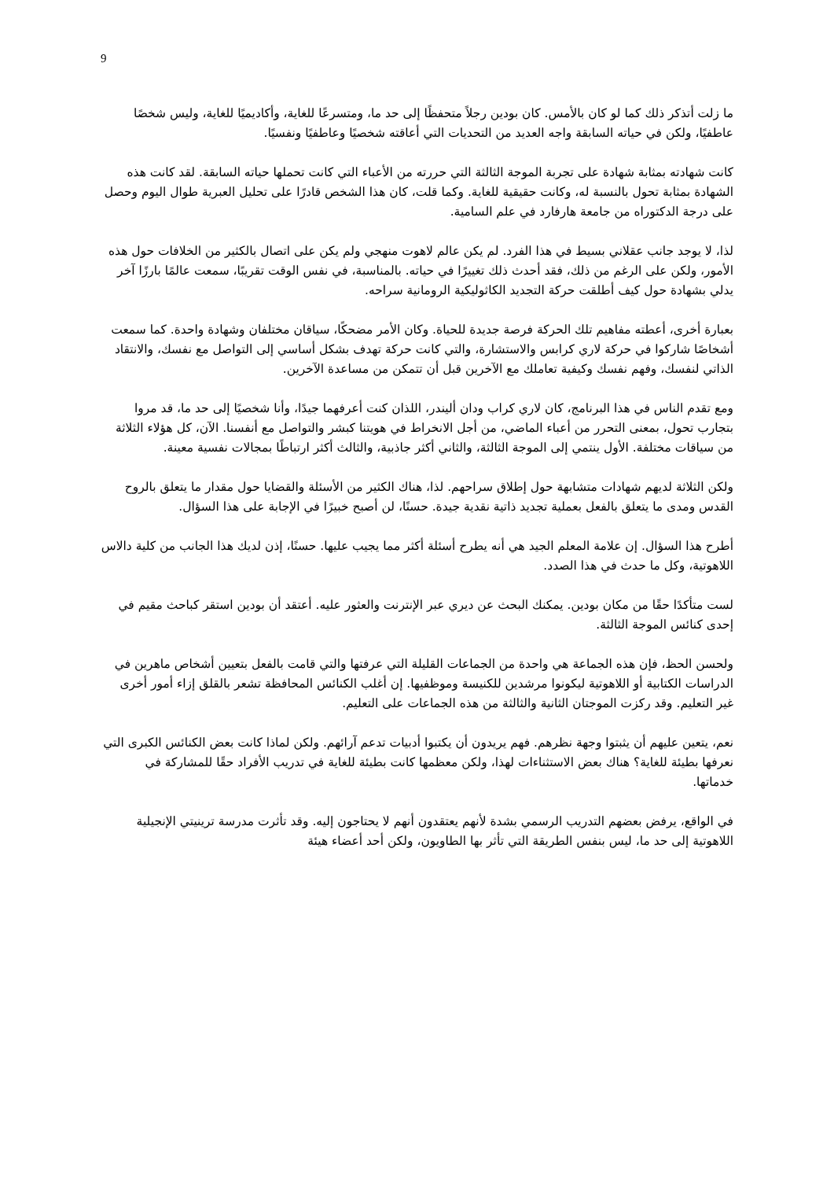9
ما زلت أتذكر ذلك كما لو كان بالأمس. كان بودين رجلاً متحفظًا إلى حد ما، ومتسرعًا للغاية، وأكاديميًا للغاية، وليس شخصًا عاطفيًا، ولكن في حياته السابقة واجه العديد من التحديات التي أعاقته شخصيًا وعاطفيًا ونفسيًا.
كانت شهادته بمثابة شهادة على تجربة الموجة الثالثة التي حررته من الأعباء التي كانت تحملها حياته السابقة. لقد كانت هذه الشهادة بمثابة تحول بالنسبة له، وكانت حقيقية للغاية. وكما قلت، كان هذا الشخص قادرًا على تحليل العبرية طوال اليوم وحصل على درجة الدكتوراه من جامعة هارفارد في علم السامية.
لذا، لا يوجد جانب عقلاني بسيط في هذا الفرد. لم يكن عالم لاهوت منهجي ولم يكن على اتصال بالكثير من الخلافات حول هذه الأمور، ولكن على الرغم من ذلك، فقد أحدث ذلك تغييرًا في حياته. بالمناسبة، في نفس الوقت تقريبًا، سمعت عالمًا بارزًا آخر يدلي بشهادة حول كيف أطلقت حركة التجديد الكاثوليكية الرومانية سراحه.
بعبارة أخرى، أعطته مفاهيم تلك الحركة فرصة جديدة للحياة. وكان الأمر مضحكًا، سياقان مختلفان وشهادة واحدة. كما سمعت أشخاصًا شاركوا في حركة لاري كرابس والاستشارة، والتي كانت حركة تهدف بشكل أساسي إلى التواصل مع نفسك، والانتقاد الذاتي لنفسك، وفهم نفسك وكيفية تعاملك مع الآخرين قبل أن تتمكن من مساعدة الآخرين.
ومع تقدم الناس في هذا البرنامج، كان لاري كراب ودان أليندر، اللذان كنت أعرفهما جيدًا، وأنا شخصيًا إلى حد ما، قد مروا بتجارب تحول، بمعنى التحرر من أعباء الماضي، من أجل الانخراط في هويتنا كبشر والتواصل مع أنفسنا. الآن، كل هؤلاء الثلاثة من سياقات مختلفة. الأول ينتمي إلى الموجة الثالثة، والثاني أكثر جاذبية، والثالث أكثر ارتباطًا بمجالات نفسية معينة.
ولكن الثلاثة لديهم شهادات متشابهة حول إطلاق سراحهم. لذا، هناك الكثير من الأسئلة والقضايا حول مقدار ما يتعلق بالروح القدس ومدى ما يتعلق بالفعل بعملية تجديد ذاتية نقدية جيدة. حسنًا، لن أصبح خبيرًا في الإجابة على هذا السؤال.
أطرح هذا السؤال. إن علامة المعلم الجيد هي أنه يطرح أسئلة أكثر مما يجيب عليها. حسنًا، إذن لديك هذا الجانب من كلية دالاس اللاهوتية، وكل ما حدث في هذا الصدد.
لست متأكدًا حقًا من مكان بودين. يمكنك البحث عن ديري عبر الإنترنت والعثور عليه. أعتقد أن بودين استقر كباحث مقيم في إحدى كنائس الموجة الثالثة.
ولحسن الحظ، فإن هذه الجماعة هي واحدة من الجماعات القليلة التي عرفتها والتي قامت بالفعل بتعيين أشخاص ماهرين في الدراسات الكتابية أو اللاهوتية ليكونوا مرشدين للكنيسة وموظفيها. إن أغلب الكنائس المحافظة تشعر بالقلق إزاء أمور أخرى غير التعليم. وقد ركزت الموجتان الثانية والثالثة من هذه الجماعات على التعليم.
نعم، يتعين عليهم أن يثبتوا وجهة نظرهم. فهم يريدون أن يكتبوا أدبيات تدعم آرائهم. ولكن لماذا كانت بعض الكنائس الكبرى التي نعرفها بطيئة للغاية؟ هناك بعض الاستثناءات لهذا، ولكن معظمها كانت بطيئة للغاية في تدريب الأفراد حقًا للمشاركة في خدماتها.
في الواقع، يرفض بعضهم التدريب الرسمي بشدة لأنهم يعتقدون أنهم لا يحتاجون إليه. وقد تأثرت مدرسة ترينيتي الإنجيلية اللاهوتية إلى حد ما، ليس بنفس الطريقة التي تأثر بها الطاويون، ولكن أحد أعضاء هيئة